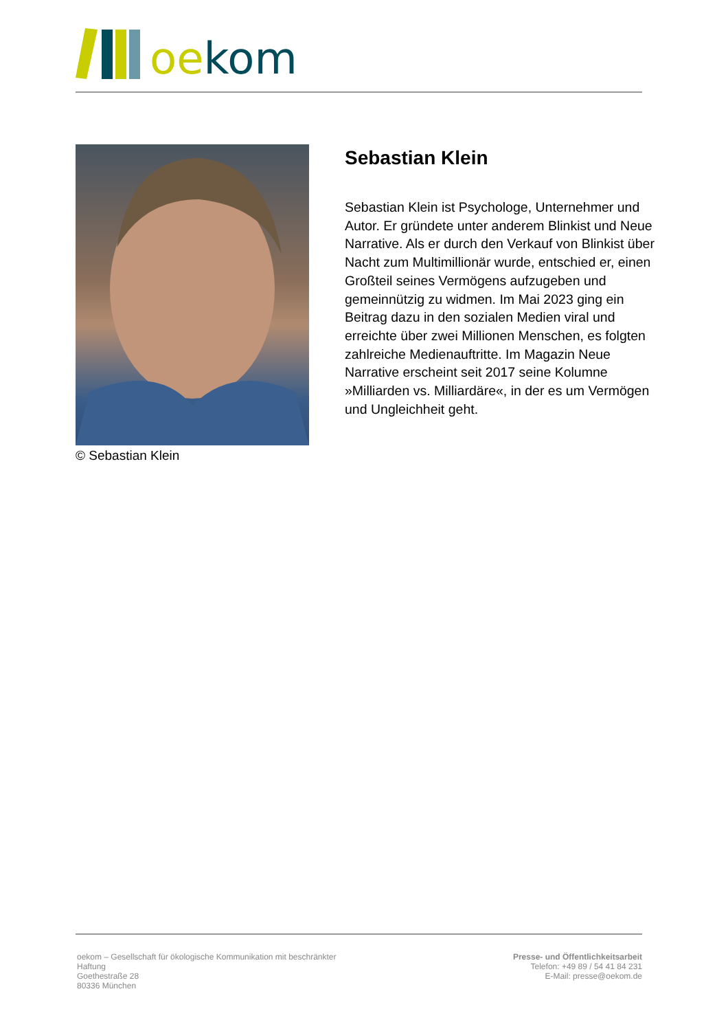oe kom
© Sebastian Klein
Sebastian Klein
Sebastian Klein ist Psychologe, Unternehmer und Autor. Er gründete unter anderem Blinkist und Neue Narrative. Als er durch den Verkauf von Blinkist über Nacht zum Multimillionär wurde, entschied er, einen Großteil seines Vermögens aufzugeben und gemeinnützig zu widmen. Im Mai 2023 ging ein Beitrag dazu in den sozialen Medien viral und erreichte über zwei Millionen Menschen, es folgten zahlreiche Medienauftritte. Im Magazin Neue Narrative erscheint seit 2017 seine Kolumne »Milliarden vs. Milliardäre«, in der es um Vermögen und Ungleichheit geht.
oekom – Gesellschaft für ökologische Kommunikation mit beschränkter Haftung
Goethestraße 28
80336 München
Presse- und Öffentlichkeitsarbeit
Telefon: +49 89 / 54 41 84 231
E-Mail: presse@oekom.de